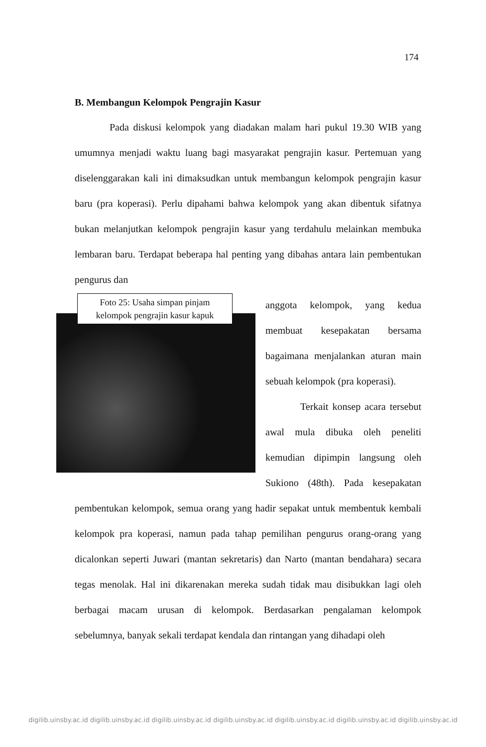174
B. Membangun Kelompok Pengrajin Kasur
Pada diskusi kelompok yang diadakan malam hari pukul 19.30 WIB yang umumnya menjadi waktu luang bagi masyarakat pengrajin kasur. Pertemuan yang diselenggarakan kali ini dimaksudkan untuk membangun kelompok pengrajin kasur baru (pra koperasi). Perlu dipahami bahwa kelompok yang akan dibentuk sifatnya bukan melanjutkan kelompok pengrajin kasur yang terdahulu melainkan membuka lembaran baru. Terdapat beberapa hal penting yang dibahas antara lain pembentukan pengurus dan
Foto 25: Usaha simpan pinjam
kelompok pengrajin kasur kapuk
anggota kelompok, yang kedua membuat kesepakatan bersama bagaimana menjalankan aturan main sebuah kelompok (pra koperasi).
Terkait konsep acara tersebut awal mula dibuka oleh peneliti kemudian dipimpin langsung oleh Sukiono (48th). Pada kesepakatan pembentukan kelompok, semua orang yang hadir sepakat untuk membentuk kembali kelompok pra koperasi, namun pada tahap pemilihan pengurus orang-orang yang dicalonkan seperti Juwari (mantan sekretaris) dan Narto (mantan bendahara) secara tegas menolak. Hal ini dikarenakan mereka sudah tidak mau disibukkan lagi oleh berbagai macam urusan di kelompok. Berdasarkan pengalaman kelompok sebelumnya, banyak sekali terdapat kendala dan rintangan yang dihadapi oleh
digilib.uinsby.ac.id digilib.uinsby.ac.id digilib.uinsby.ac.id digilib.uinsby.ac.id digilib.uinsby.ac.id digilib.uinsby.ac.id digilib.uinsby.ac.id